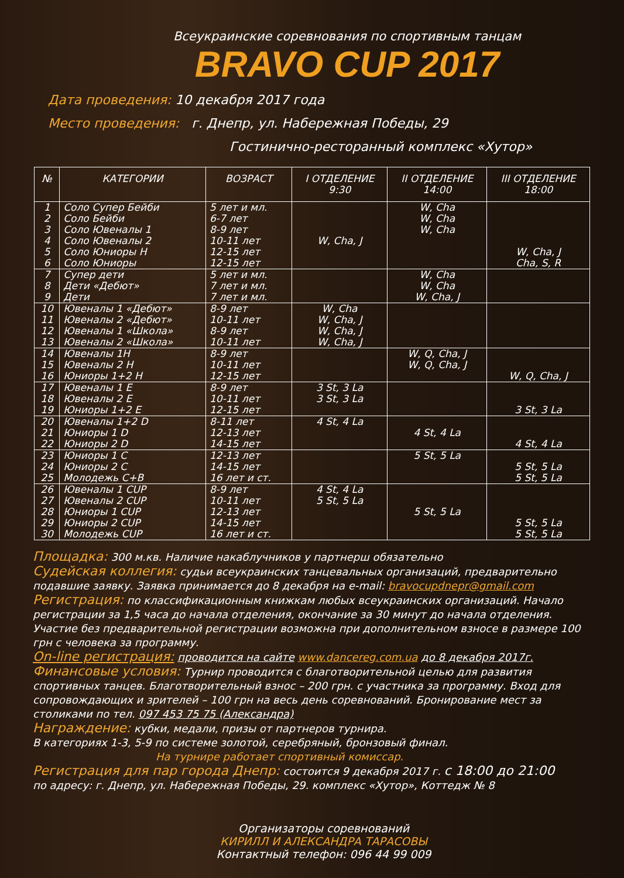Всеукраинские соревнования по спортивным танцам
BRAVO CUP 2017
Дата проведения: 10 декабря 2017 года
Место проведения: г. Днепр, ул. Набережная Победы, 29
Гостинично-ресторанный комплекс «Хутор»
| № | КАТЕГОРИИ | ВОЗРАСТ | I ОТДЕЛЕНИЕ 9:30 | II ОТДЕЛЕНИЕ 14:00 | III ОТДЕЛЕНИЕ 18:00 |
| --- | --- | --- | --- | --- | --- |
| 1 2 3 4 5 6 | Соло Супер Бейби Соло Бейби Соло Ювеналы 1 Соло Ювеналы 2 Соло Юниоры Н Соло Юниоры | 5 лет и мл. 6-7 лет 8-9 лет 10-11 лет 12-15 лет 12-15 лет | W, Cha, J | W, Cha W, Cha W, Cha | W, Cha, J Cha, S, R |
| 7 8 9 | Супер дети Дети «Дебют» Дети | 5 лет и мл. 7 лет и мл. 7 лет и мл. | | W, Cha W, Cha W, Cha, J | |
| 10 11 12 13 | Ювеналы 1 «Дебют» Ювеналы 2 «Дебют» Ювеналы 1 «Школа» Ювеналы 2 «Школа» | 8-9 лет 10-11 лет 8-9 лет 10-11 лет | W, Cha W, Cha, J W, Cha, J W, Cha, J | | |
| 14 15 16 | Ювеналы 1Н Ювеналы 2 Н Юниоры 1+2 Н | 8-9 лет 10-11 лет 12-15 лет | | W, Q, Cha, J W, Q, Cha, J | W, Q, Cha, J |
| 17 18 19 | Ювеналы 1 E Ювеналы 2 E Юниоры 1+2 E | 8-9 лет 10-11 лет 12-15 лет | 3 St, 3 La 3 St, 3 La | | 3 St, 3 La |
| 20 21 22 | Ювеналы 1+2 D Юниоры 1 D Юниоры 2 D | 8-11 лет 12-13 лет 14-15 лет | 4 St, 4 La | 4 St, 4 La | 4 St, 4 La |
| 23 24 25 | Юниоры 1 C Юниоры 2 C Молодежь C+B | 12-13 лет 14-15 лет 16 лет и ст. | | 5 St, 5 La | 5 St, 5 La 5 St, 5 La |
| 26 27 28 29 30 | Ювеналы 1 CUP Ювеналы 2 CUP Юниоры 1 CUP Юниоры 2 CUP Молодежь CUP | 8-9 лет 10-11 лет 12-13 лет 14-15 лет 16 лет и ст. | 4 St, 4 La 5 St, 5 La | 5 St, 5 La | 5 St, 5 La 5 St, 5 La |
Площадка: 300 м.кв. Наличие накаблучников у партнерш обязательно
Судейская коллегия: судьи всеукраинских танцевальных организаций, предварительно подавшие заявку. Заявка принимается до 8 декабря на e-mail: bravocupdnepr@gmail.com
Регистрация: по классификационным книжкам любых всеукраинских организаций. Начало регистрации за 1,5 часа до начала отделения, окончание за 30 минут до начала отделения. Участие без предварительной регистрации возможна при дополнительном взносе в размере 100 грн с человека за программу.
On-line регистрация: проводится на сайте www.dancereg.com.ua до 8 декабря 2017г.
Финансовые условия: Турнир проводится с благотворительной целью для развития спортивных танцев. Благотворительный взнос – 200 грн. с участника за программу. Вход для сопровождающих и зрителей – 100 грн на весь день соревнований. Бронирование мест за столиками по тел. 097 453 75 75 (Александра)
Награждение: кубки, медали, призы от партнеров турнира.
В категориях 1-3, 5-9 по системе золотой, серебряный, бронзовый финал.
На турнире работает спортивный комиссар.
Регистрация для пар города Днепр: состоится 9 декабря 2017 г. с 18:00 до 21:00
по адресу: г. Днепр, ул. Набережная Победы, 29. комплекс «Хутор», Коттедж № 8
Организаторы соревнований
КИРИЛЛ И АЛЕКСАНДРА ТАРАСОВЫ
Контактный телефон: 096 44 99 009